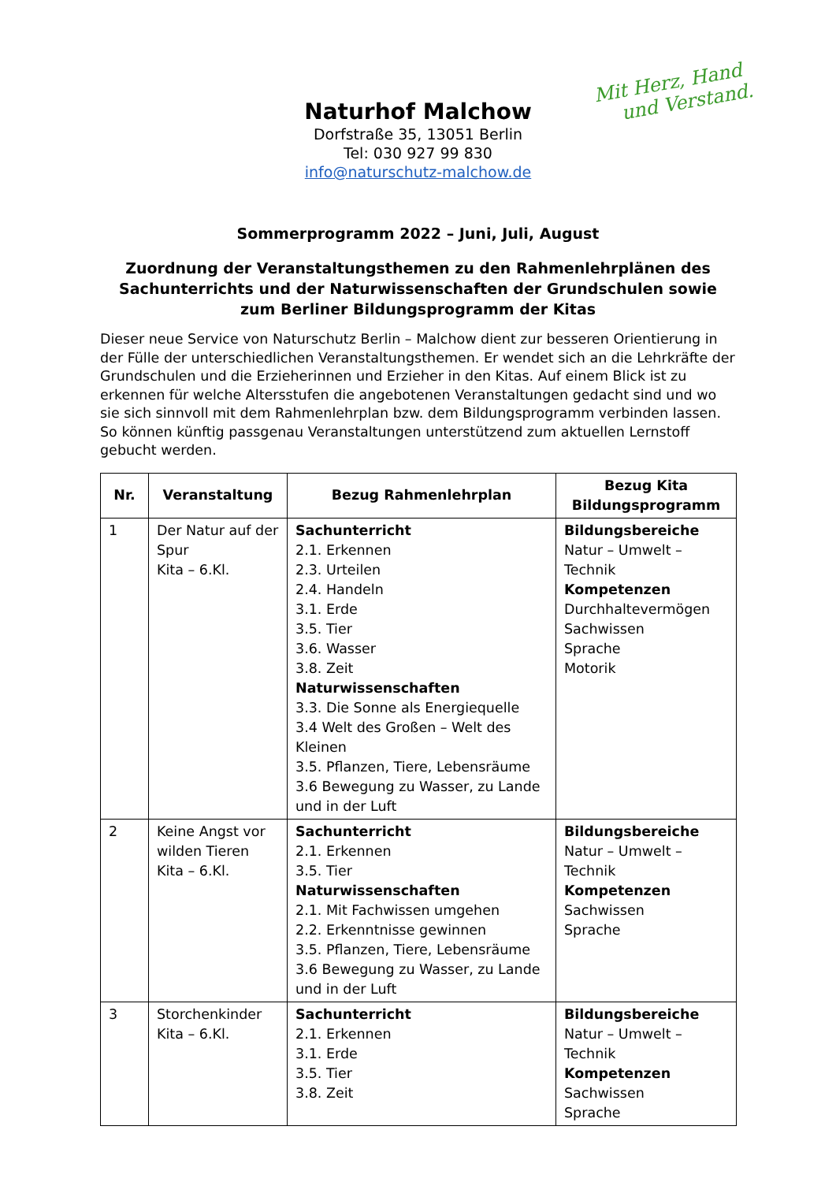Mit Herz, Hand
und Verstand.
Naturhof Malchow
Dorfstraße 35, 13051 Berlin
Tel: 030 927 99 830
info@naturschutz-malchow.de
Sommerprogramm 2022 – Juni, Juli, August
Zuordnung der Veranstaltungsthemen zu den Rahmenlehrplänen des Sachunterrichts und der Naturwissenschaften der Grundschulen sowie zum Berliner Bildungsprogramm der Kitas
Dieser neue Service von Naturschutz Berlin – Malchow dient zur besseren Orientierung in der Fülle der unterschiedlichen Veranstaltungsthemen. Er wendet sich an die Lehrkräfte der Grundschulen und die Erzieherinnen und Erzieher in den Kitas. Auf einem Blick ist zu erkennen für welche Altersstufen die angebotenen Veranstaltungen gedacht sind und wo sie sich sinnvoll mit dem Rahmenlehrplan bzw. dem Bildungsprogramm verbinden lassen. So können künftig passgenau Veranstaltungen unterstützend zum aktuellen Lernstoff gebucht werden.
| Nr. | Veranstaltung | Bezug Rahmenlehrplan | Bezug Kita Bildungsprogramm |
| --- | --- | --- | --- |
| 1 | Der Natur auf der Spur Kita – 6.Kl. | Sachunterricht 2.1. Erkennen 2.3. Urteilen 2.4. Handeln 3.1. Erde 3.5. Tier 3.6. Wasser 3.8. Zeit Naturwissenschaften 3.3. Die Sonne als Energiequelle 3.4 Welt des Großen – Welt des Kleinen 3.5. Pflanzen, Tiere, Lebensräume 3.6 Bewegung zu Wasser, zu Lande und in der Luft | Bildungsbereiche Natur – Umwelt – Technik Kompetenzen Durchhaltevermögen Sachwissen Sprache Motorik |
| 2 | Keine Angst vor wilden Tieren Kita – 6.Kl. | Sachunterricht 2.1. Erkennen 3.5. Tier Naturwissenschaften 2.1. Mit Fachwissen umgehen 2.2. Erkenntnisse gewinnen 3.5. Pflanzen, Tiere, Lebensräume 3.6 Bewegung zu Wasser, zu Lande und in der Luft | Bildungsbereiche Natur – Umwelt – Technik Kompetenzen Sachwissen Sprache |
| 3 | Storchenkinder Kita – 6.Kl. | Sachunterricht 2.1. Erkennen 3.1. Erde 3.5. Tier 3.8. Zeit | Bildungsbereiche Natur – Umwelt – Technik Kompetenzen Sachwissen Sprache |